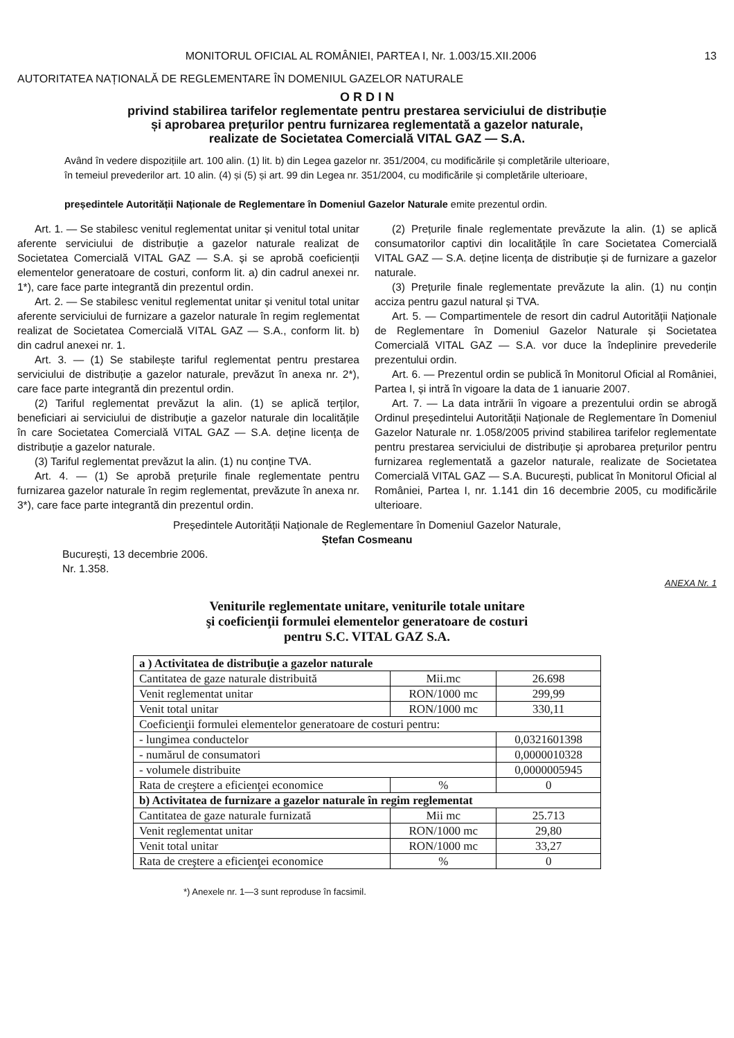MONITORUL OFICIAL AL ROMÂNIEI, PARTEA I, Nr. 1.003/15.XII.2006 13
AUTORITATEA NAȚIONALĂ DE REGLEMENTARE ÎN DOMENIUL GAZELOR NATURALE
O R D I N
privind stabilirea tarifelor reglementate pentru prestarea serviciului de distribuție
și aprobarea prețurilor pentru furnizarea reglementată a gazelor naturale,
realizate de Societatea Comercială VITAL GAZ — S.A.
Având în vedere dispozițiile art. 100 alin. (1) lit. b) din Legea gazelor nr. 351/2004, cu modificările și completările ulterioare,
în temeiul prevederilor art. 10 alin. (4) și (5) și art. 99 din Legea nr. 351/2004, cu modificările și completările ulterioare,
președintele Autorității Naționale de Reglementare în Domeniul Gazelor Naturale emite prezentul ordin.
Art. 1. — Se stabilesc venitul reglementat unitar și venitul total unitar aferente serviciului de distribuție a gazelor naturale realizat de Societatea Comercială VITAL GAZ — S.A. și se aprobă coeficienții elementelor generatoare de costuri, conform lit. a) din cadrul anexei nr. 1*), care face parte integrantă din prezentul ordin.
Art. 2. — Se stabilesc venitul reglementat unitar și venitul total unitar aferente serviciului de furnizare a gazelor naturale în regim reglementat realizat de Societatea Comercială VITAL GAZ — S.A., conform lit. b) din cadrul anexei nr. 1.
Art. 3. — (1) Se stabilește tariful reglementat pentru prestarea serviciului de distribuție a gazelor naturale, prevăzut în anexa nr. 2*), care face parte integrantă din prezentul ordin.
(2) Tariful reglementat prevăzut la alin. (1) se aplică terților, beneficiari ai serviciului de distribuție a gazelor naturale din localitățile în care Societatea Comercială VITAL GAZ — S.A. deține licența de distribuție a gazelor naturale.
(3) Tariful reglementat prevăzut la alin. (1) nu conține TVA.
Art. 4. — (1) Se aprobă prețurile finale reglementate pentru furnizarea gazelor naturale în regim reglementat, prevăzute în anexa nr. 3*), care face parte integrantă din prezentul ordin.
(2) Prețurile finale reglementate prevăzute la alin. (1) se aplică consumatorilor captivi din localitățile în care Societatea Comercială VITAL GAZ — S.A. deține licența de distribuție și de furnizare a gazelor naturale.
(3) Prețurile finale reglementate prevăzute la alin. (1) nu conțin acciza pentru gazul natural și TVA.
Art. 5. — Compartimentele de resort din cadrul Autorității Naționale de Reglementare în Domeniul Gazelor Naturale și Societatea Comercială VITAL GAZ — S.A. vor duce la îndeplinire prevederile prezentului ordin.
Art. 6. — Prezentul ordin se publică în Monitorul Oficial al României, Partea I, și intră în vigoare la data de 1 ianuarie 2007.
Art. 7. — La data intrării în vigoare a prezentului ordin se abrogă Ordinul președintelui Autorității Naționale de Reglementare în Domeniul Gazelor Naturale nr. 1.058/2005 privind stabilirea tarifelor reglementate pentru prestarea serviciului de distribuție și aprobarea prețurilor pentru furnizarea reglementată a gazelor naturale, realizate de Societatea Comercială VITAL GAZ — S.A. București, publicat în Monitorul Oficial al României, Partea I, nr. 1.141 din 16 decembrie 2005, cu modificările ulterioare.
Președintele Autorității Naționale de Reglementare în Domeniul Gazelor Naturale,
Ștefan Cosmeanu
București, 13 decembrie 2006.
Nr. 1.358.
ANEXA Nr. 1
Veniturile reglementate unitare, veniturile totale unitare
şi coeficienţii formulei elementelor generatoare de costuri
pentru S.C. VITAL GAZ S.A.
| a ) Activitatea de distribuţie a gazelor naturale | | | |
| Cantitatea de gaze naturale distribuită | Mii.mc | | 26.698 |
| Venit reglementat unitar | RON/1000 mc | | 299,99 |
| Venit total unitar | RON/1000 mc | | 330,11 |
| Coeficienţii formulei elementelor generatoare de costuri pentru: | | | |
| - lungimea conductelor | | 0,0321601398 | |
| - numărul de consumatori | | 0,0000010328 | |
| - volumele distribuite | | 0,0000005945 | |
| Rata de creştere a eficienţei economice | % | 0 | |
| b) Activitatea de furnizare a gazelor naturale în regim reglementat | | | |
| Cantitatea de gaze naturale furnizată | Mii mc | | 25.713 |
| Venit reglementat unitar | RON/1000 mc | | 29,80 |
| Venit total unitar | RON/1000 mc | | 33,27 |
| Rata de creştere a eficienţei economice | % | | 0 |
*) Anexele nr. 1—3 sunt reproduse în facsimil.